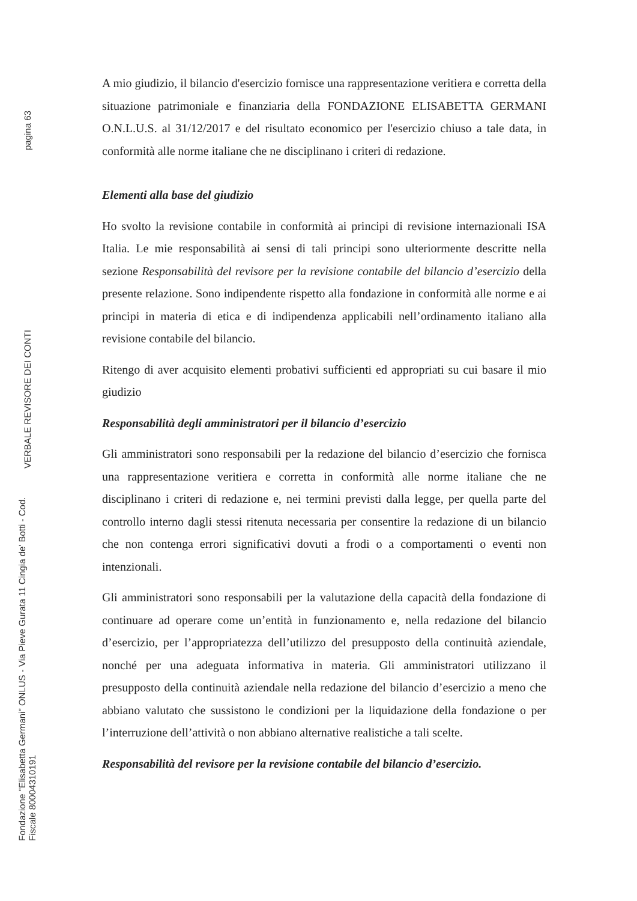pagina 63
VERBALE REVISORE DEI CONTI
Fondazione "Elisabetta Germani" ONLUS - Via Pieve Gurata 11 Cingia de' Botti - Cod. Fiscale 80004310191
A mio giudizio, il bilancio d'esercizio fornisce una rappresentazione veritiera e corretta della situazione patrimoniale e finanziaria della FONDAZIONE ELISABETTA GERMANI O.N.L.U.S. al 31/12/2017 e del risultato economico per l'esercizio chiuso a tale data, in conformità alle norme italiane che ne disciplinano i criteri di redazione.
Elementi alla base del giudizio
Ho svolto la revisione contabile in conformità ai principi di revisione internazionali ISA Italia. Le mie responsabilità ai sensi di tali principi sono ulteriormente descritte nella sezione Responsabilità del revisore per la revisione contabile del bilancio d’esercizio della presente relazione. Sono indipendente rispetto alla fondazione in conformità alle norme e ai principi in materia di etica e di indipendenza applicabili nell’ordinamento italiano alla revisione contabile del bilancio.
Ritengo di aver acquisito elementi probativi sufficienti ed appropriati su cui basare il mio giudizio
Responsabilità degli amministratori per il bilancio d’esercizio
Gli amministratori sono responsabili per la redazione del bilancio d’esercizio che fornisca una rappresentazione veritiera e corretta in conformità alle norme italiane che ne disciplinano i criteri di redazione e, nei termini previsti dalla legge, per quella parte del controllo interno dagli stessi ritenuta necessaria per consentire la redazione di un bilancio che non contenga errori significativi dovuti a frodi o a comportamenti o eventi non intenzionali.
Gli amministratori sono responsabili per la valutazione della capacità della fondazione di continuare ad operare come un’entità in funzionamento e, nella redazione del bilancio d’esercizio, per l’appropriatezza dell’utilizzo del presupposto della continuità aziendale, nonché per una adeguata informativa in materia. Gli amministratori utilizzano il presupposto della continuità aziendale nella redazione del bilancio d’esercizio a meno che abbiano valutato che sussistono le condizioni per la liquidazione della fondazione o per l’interruzione dell’attività o non abbiano alternative realistiche a tali scelte.
Responsabilità del revisore per la revisione contabile del bilancio d’esercizio.